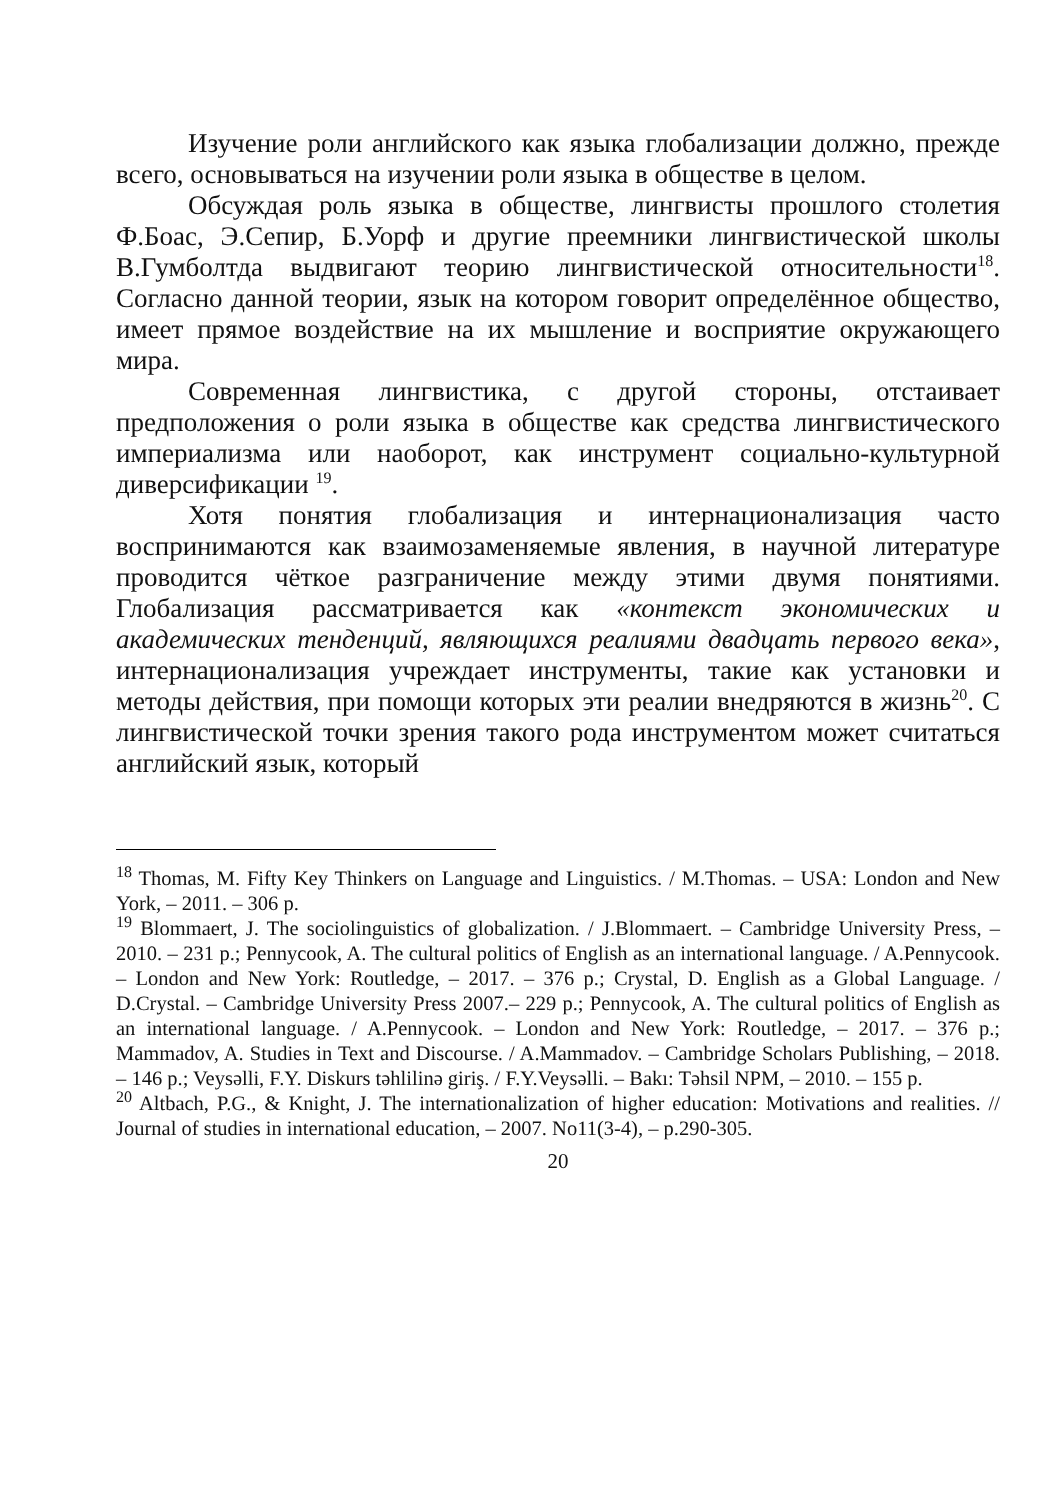Изучение роли английского как языка глобализации должно, прежде всего, основываться на изучении роли языка в обществе в целом.
Обсуждая роль языка в обществе, лингвисты прошлого столетия Ф.Боас, Э.Сепир, Б.Уорф и другие преемники лингвистической школы В.Гумболтда выдвигают теорию лингвистической относительности<sup>18</sup>. Согласно данной теории, язык на котором говорит определённое общество, имеет прямое воздействие на их мышление и восприятие окружающего мира.
Современная лингвистика, с другой стороны, отстаивает предположения о роли языка в обществе как средства лингвистического империализма или наоборот, как инструмент социально-культурной диверсификации <sup>19</sup>.
Хотя понятия глобализация и интернационализация часто воспринимаются как взаимозаменяемые явления, в научной литературе проводится чёткое разграничение между этими двумя понятиями. Глобализация рассматривается как «контекст экономических и академических тенденций, являющихся реалиями двадцать первого века», интернационализация учреждает инструменты, такие как установки и методы действия, при помощи которых эти реалии внедряются в жизнь<sup>20</sup>. С лингвистической точки зрения такого рода инструментом может считаться английский язык, который
<sup>18</sup> Thomas, M. Fifty Key Thinkers on Language and Linguistics. / M.Thomas. – USA: London and New York, – 2011. – 306 p.
<sup>19</sup> Blommaert, J. The sociolinguistics of globalization. / J.Blommaert. – Cambridge University Press, – 2010. – 231 p.; Pennycook, A. The cultural politics of English as an international language. / A.Pennycook. – London and New York: Routledge, – 2017. – 376 p.; Crystal, D. English as a Global Language. / D.Crystal. – Cambridge University Press 2007.– 229 p.; Pennycook, A. The cultural politics of English as an international language. / A.Pennycook. – London and New York: Routledge, – 2017. – 376 p.; Mammadov, A. Studies in Text and Discourse. / A.Mammadov. – Cambridge Scholars Publishing, – 2018. – 146 p.; Veysəlli, F.Y. Diskurs təhlilinə giriş. / F.Y.Veysəlli. – Bakı: Təhsil NPM, – 2010. – 155 p.
<sup>20</sup> Altbach, P.G., & Knight, J. The internationalization of higher education: Motivations and realities. // Journal of studies in international education, – 2007. No11(3-4), – p.290-305.
20